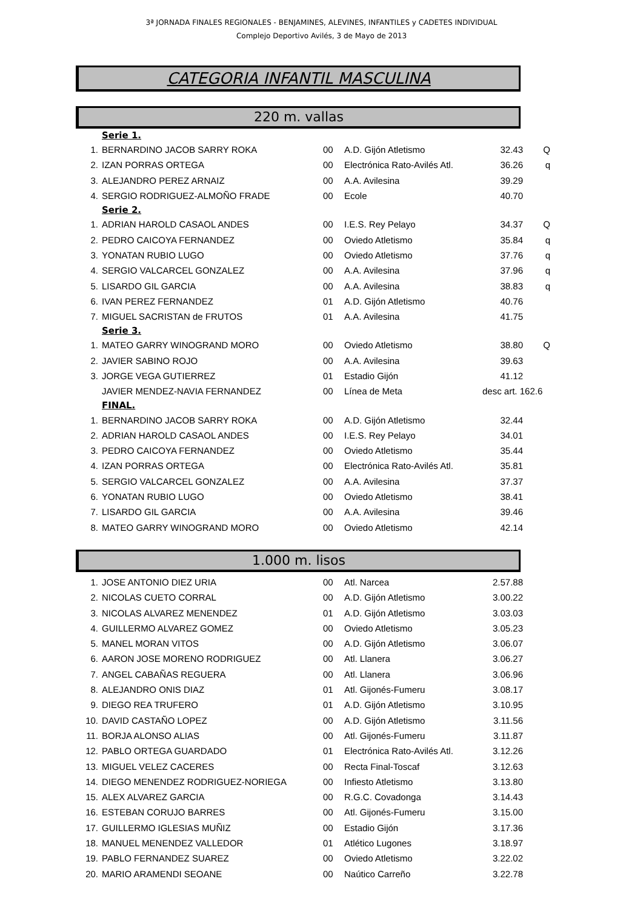3ª JORNADA FINALES REGIONALES - BENJAMINES, ALEVINES, INFANTILES y CADETES INDIVIDUAL
Complejo Deportivo Avilés, 3 de Mayo de 2013
CATEGORIA INFANTIL MASCULINA
220 m. vallas
| | Serie 1. | | | | |
| 1. | BERNARDINO JACOB SARRY ROKA | 00 | A.D. Gijón Atletismo | 32.43 | Q |
| 2. | IZAN PORRAS ORTEGA | 00 | Electrónica Rato-Avilés Atl. | 36.26 | q |
| 3. | ALEJANDRO PEREZ ARNAIZ | 00 | A.A. Avilesina | 39.29 | |
| 4. | SERGIO RODRIGUEZ-ALMOÑO FRADE | 00 | Ecole | 40.70 | |
| | Serie 2. | | | | |
| 1. | ADRIAN HAROLD CASAOL ANDES | 00 | I.E.S. Rey Pelayo | 34.37 | Q |
| 2. | PEDRO CAICOYA FERNANDEZ | 00 | Oviedo Atletismo | 35.84 | q |
| 3. | YONATAN RUBIO LUGO | 00 | Oviedo Atletismo | 37.76 | q |
| 4. | SERGIO VALCARCEL GONZALEZ | 00 | A.A. Avilesina | 37.96 | q |
| 5. | LISARDO GIL GARCIA | 00 | A.A. Avilesina | 38.83 | q |
| 6. | IVAN PEREZ FERNANDEZ | 01 | A.D. Gijón Atletismo | 40.76 | |
| 7. | MIGUEL SACRISTAN de FRUTOS | 01 | A.A. Avilesina | 41.75 | |
| | Serie 3. | | | | |
| 1. | MATEO GARRY WINOGRAND MORO | 00 | Oviedo Atletismo | 38.80 | Q |
| 2. | JAVIER SABINO ROJO | 00 | A.A. Avilesina | 39.63 | |
| 3. | JORGE VEGA GUTIERREZ | 01 | Estadio Gijón | 41.12 | |
| | JAVIER MENDEZ-NAVIA FERNANDEZ | 00 | Línea de Meta | desc art. 162.6 | |
| | FINAL. | | | | |
| 1. | BERNARDINO JACOB SARRY ROKA | 00 | A.D. Gijón Atletismo | 32.44 | |
| 2. | ADRIAN HAROLD CASAOL ANDES | 00 | I.E.S. Rey Pelayo | 34.01 | |
| 3. | PEDRO CAICOYA FERNANDEZ | 00 | Oviedo Atletismo | 35.44 | |
| 4. | IZAN PORRAS ORTEGA | 00 | Electrónica Rato-Avilés Atl. | 35.81 | |
| 5. | SERGIO VALCARCEL GONZALEZ | 00 | A.A. Avilesina | 37.37 | |
| 6. | YONATAN RUBIO LUGO | 00 | Oviedo Atletismo | 38.41 | |
| 7. | LISARDO GIL GARCIA | 00 | A.A. Avilesina | 39.46 | |
| 8. | MATEO GARRY WINOGRAND MORO | 00 | Oviedo Atletismo | 42.14 | |
1.000 m. lisos
| 1. | JOSE ANTONIO DIEZ URIA | 00 | Atl. Narcea | 2.57.88 | |
| 2. | NICOLAS CUETO CORRAL | 00 | A.D. Gijón Atletismo | 3.00.22 | |
| 3. | NICOLAS ALVAREZ MENENDEZ | 01 | A.D. Gijón Atletismo | 3.03.03 | |
| 4. | GUILLERMO ALVAREZ GOMEZ | 00 | Oviedo Atletismo | 3.05.23 | |
| 5. | MANEL MORAN VITOS | 00 | A.D. Gijón Atletismo | 3.06.07 | |
| 6. | AARON JOSE MORENO RODRIGUEZ | 00 | Atl. Llanera | 3.06.27 | |
| 7. | ANGEL CABAÑAS REGUERA | 00 | Atl. Llanera | 3.06.96 | |
| 8. | ALEJANDRO ONIS DIAZ | 01 | Atl. Gijonés-Fumeru | 3.08.17 | |
| 9. | DIEGO REA TRUFERO | 01 | A.D. Gijón Atletismo | 3.10.95 | |
| 10. | DAVID CASTAÑO LOPEZ | 00 | A.D. Gijón Atletismo | 3.11.56 | |
| 11. | BORJA ALONSO ALIAS | 00 | Atl. Gijonés-Fumeru | 3.11.87 | |
| 12. | PABLO ORTEGA GUARDADO | 01 | Electrónica Rato-Avilés Atl. | 3.12.26 | |
| 13. | MIGUEL VELEZ CACERES | 00 | Recta Final-Toscaf | 3.12.63 | |
| 14. | DIEGO MENENDEZ RODRIGUEZ-NORIEGA | 00 | Infiesto Atletismo | 3.13.80 | |
| 15. | ALEX ALVAREZ GARCIA | 00 | R.G.C. Covadonga | 3.14.43 | |
| 16. | ESTEBAN CORUJO BARRES | 00 | Atl. Gijonés-Fumeru | 3.15.00 | |
| 17. | GUILLERMO IGLESIAS MUÑIZ | 00 | Estadio Gijón | 3.17.36 | |
| 18. | MANUEL MENENDEZ VALLEDOR | 01 | Atlético Lugones | 3.18.97 | |
| 19. | PABLO FERNANDEZ SUAREZ | 00 | Oviedo Atletismo | 3.22.02 | |
| 20. | MARIO ARAMENDI SEOANE | 00 | Naútico Carreño | 3.22.78 | |